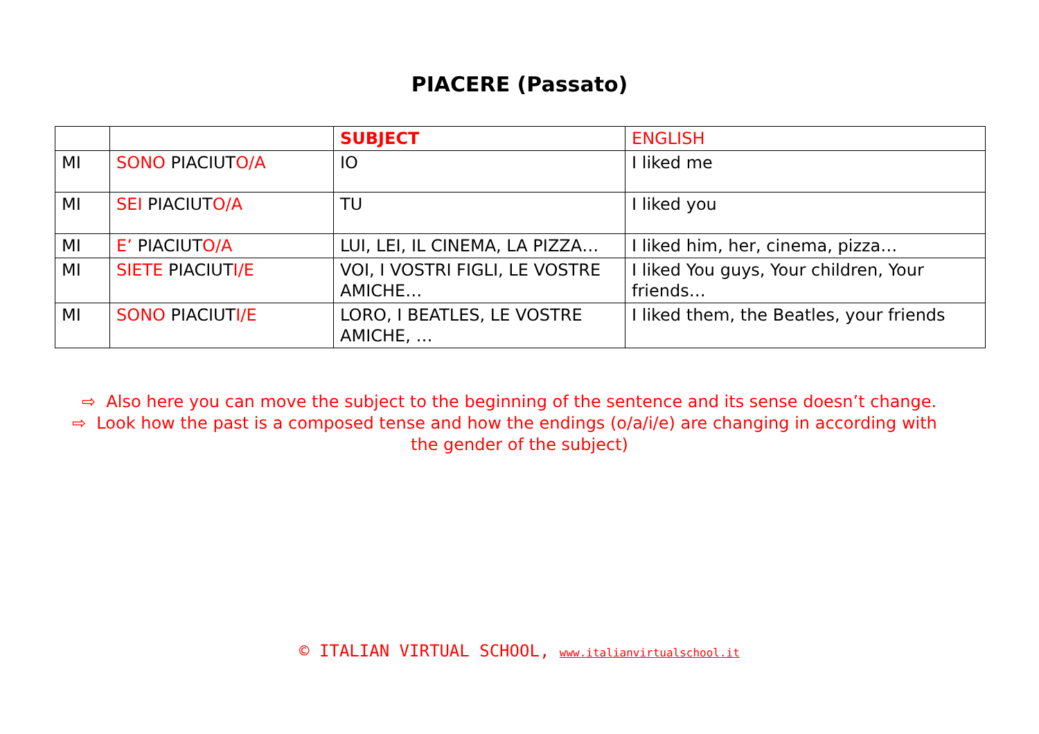PIACERE (Passato)
| | | SUBJECT | ENGLISH |
| --- | --- | --- | --- |
| MI | SONO PIACIUT O/A | IO | I liked me |
| MI | SEI PIACIUT O/A | TU | I liked you |
| MI | E’ PIACIUT O/A | LUI, LEI, IL CINEMA, LA PIZZA… | I liked him, her, cinema, pizza… |
| MI | SIETE PIACIUT I/E | VOI, I VOSTRI FIGLI, LE VOSTRE AMICHE… | I liked You guys, Your children, Your friends… |
| MI | SONO PIACIUT I/E | LORO, I BEATLES, LE VOSTRE AMICHE, … | I liked them, the Beatles, your friends |
⇨ Also here you can move the subject to the beginning of the sentence and its sense doesn’t change.
⇨ Look how the past is a composed tense and how the endings (o/a/i/e) are changing in according with
the gender of the subject)
© ITALIAN VIRTUAL SCHOOL, www.italianvirtualschool.it